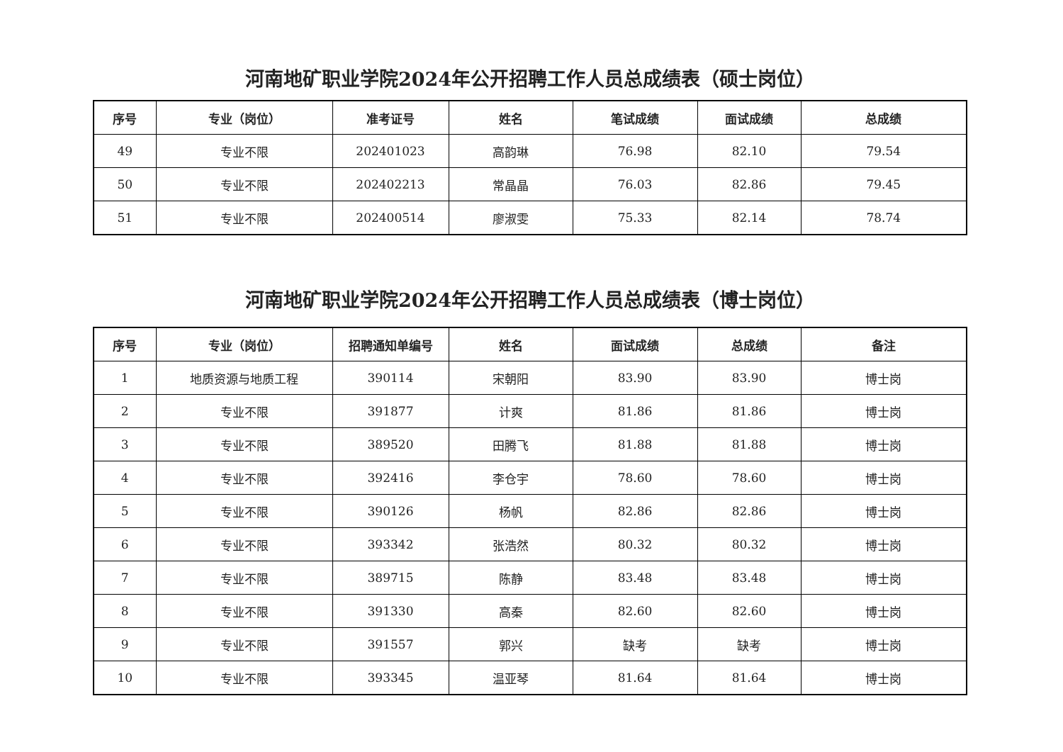河南地矿职业学院2024年公开招聘工作人员总成绩表（硕士岗位）
| 序号 | 专业（岗位） | 准考证号 | 姓名 | 笔试成绩 | 面试成绩 | 总成绩 |
| --- | --- | --- | --- | --- | --- | --- |
| 49 | 专业不限 | 202401023 | 高韵琳 | 76.98 | 82.10 | 79.54 |
| 50 | 专业不限 | 202402213 | 常晶晶 | 76.03 | 82.86 | 79.45 |
| 51 | 专业不限 | 202400514 | 廖淑雯 | 75.33 | 82.14 | 78.74 |
河南地矿职业学院2024年公开招聘工作人员总成绩表（博士岗位）
| 序号 | 专业（岗位） | 招聘通知单编号 | 姓名 | 面试成绩 | 总成绩 | 备注 |
| --- | --- | --- | --- | --- | --- | --- |
| 1 | 地质资源与地质工程 | 390114 | 宋朝阳 | 83.90 | 83.90 | 博士岗 |
| 2 | 专业不限 | 391877 | 计爽 | 81.86 | 81.86 | 博士岗 |
| 3 | 专业不限 | 389520 | 田腾飞 | 81.88 | 81.88 | 博士岗 |
| 4 | 专业不限 | 392416 | 李仓宇 | 78.60 | 78.60 | 博士岗 |
| 5 | 专业不限 | 390126 | 杨帆 | 82.86 | 82.86 | 博士岗 |
| 6 | 专业不限 | 393342 | 张浩然 | 80.32 | 80.32 | 博士岗 |
| 7 | 专业不限 | 389715 | 陈静 | 83.48 | 83.48 | 博士岗 |
| 8 | 专业不限 | 391330 | 高秦 | 82.60 | 82.60 | 博士岗 |
| 9 | 专业不限 | 391557 | 郭兴 | 缺考 | 缺考 | 博士岗 |
| 10 | 专业不限 | 393345 | 温亚琴 | 81.64 | 81.64 | 博士岗 |